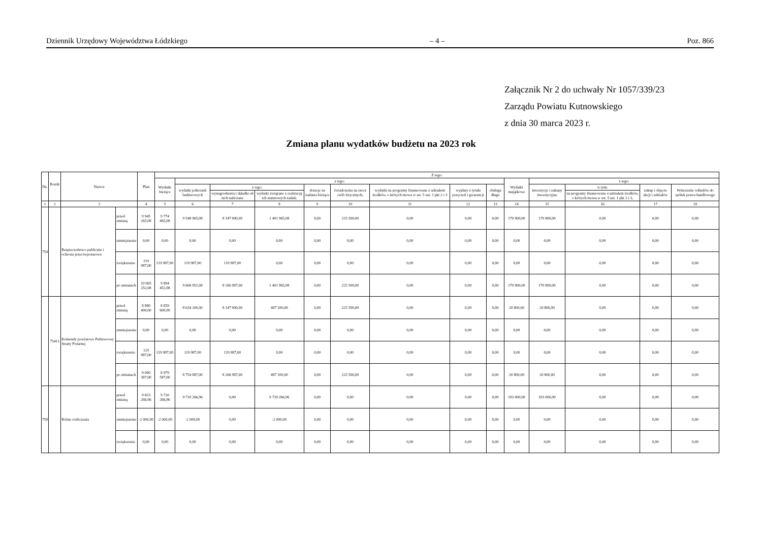Dziennik Urzędowy Województwa Łódzkiego – 4 – Poz. 866
Załącznik Nr 2 do uchwały Nr 1057/339/23
Zarządu Powiatu Kutnowskiego
z dnia 30 marca 2023 r.
Zmiana planu wydatków budżetu na 2023 rok
| Dz. | Rozdz . | Nazwa | | Plan | Z tego: | | | | | | | | | | | | | |
| --- | --- | --- | --- | --- | --- | --- | --- | --- | --- | --- | --- | --- | --- | --- | --- | --- | --- | --- |
| | | | | | Wydatki bieżące | z tego: | | | | | | | | Wydatki majątkowe | z tego: | | | |
| | | | | | | wydatki jednostek budżetowych | z tego: | | dotacje na zadania bieżące | świadczenia na rzecz osób fizycznych; | wydatki na programy finansowane z udziałem środków, o których mowa w art. 5 ust. 1 pkt 2 i 3 | wypłaty z tytułu poręczeń i gwarancji | obsługa długu | | inwestycje i zakupy inwestycyjne | w tym: | zakup i objęcie akcji i udziałów | Wniesienie wkładów do spółek prawa handlowego |
| | | | | | | | wynagrodzenia i składki od nich naliczane | wydatki związane z realizacją ich statutowych zadań; | | | | | | | | na programy finansowane z udziałem środków, o których mowa w art. 5 ust. 1 pkt 2 i 3, | | |
| 1 | 2 | 3 | | 4 | 5 | 6 | 7 | 8 | 9 | 10 | 11 | 12 | 13 | 14 | 15 | 16 | 17 | 18 |
| 754 | | Bezpieczeństwo publiczne i ochrona przeciwpożarowa | przed zmianą | 9 945 265,08 | 9 774 465,08 | 9 548 965,08 | 8 147 000,00 | 1 401 965,08 | 0,00 | 225 500,00 | 0,00 | 0,00 | 0,00 | 170 800,00 | 170 800,00 | 0,00 | 0,00 | 0,00 |
| | | | zmniejszenie | 0,00 | 0,00 | 0,00 | 0,00 | 0,00 | 0,00 | 0,00 | 0,00 | 0,00 | 0,00 | 0,00 | 0,00 | 0,00 | 0,00 | 0,00 |
| | | | zwiększenie | 119 987,00 | 119 987,00 | 119 987,00 | 119 987,00 | 0,00 | 0,00 | 0,00 | 0,00 | 0,00 | 0,00 | 0,00 | 0,00 | 0,00 | 0,00 | 0,00 |
| | | | po zmianach | 10 065 252,08 | 9 894 452,08 | 9 668 952,08 | 8 266 987,00 | 1 401 965,08 | 0,00 | 225 500,00 | 0,00 | 0,00 | 0,00 | 170 800,00 | 170 800,00 | 0,00 | 0,00 | 0,00 |
| | 75411 | Komendy powiatowe Państwowej Straży Pożarnej | przed zmianą | 8 880 400,00 | 8 859 600,00 | 8 634 100,00 | 8 147 000,00 | 487 100,00 | 0,00 | 225 500,00 | 0,00 | 0,00 | 0,00 | 20 800,00 | 20 800,00 | 0,00 | 0,00 | 0,00 |
| | | | zmniejszenie | 0,00 | 0,00 | 0,00 | 0,00 | 0,00 | 0,00 | 0,00 | 0,00 | 0,00 | 0,00 | 0,00 | 0,00 | 0,00 | 0,00 | 0,00 |
| | | | zwiększenie | 119 987,00 | 119 987,00 | 119 987,00 | 119 987,00 | 0,00 | 0,00 | 0,00 | 0,00 | 0,00 | 0,00 | 0,00 | 0,00 | 0,00 | 0,00 | 0,00 |
| | | | po zmianach | 9 000 387,00 | 8 979 587,00 | 8 754 087,00 | 8 266 987,00 | 487 100,00 | 0,00 | 225 500,00 | 0,00 | 0,00 | 0,00 | 20 800,00 | 20 800,00 | 0,00 | 0,00 | 0,00 |
| 758 | | Różne rozliczenia | przed zmianą | 9 823 266,96 | 9 720 266,96 | 9 720 266,96 | 0,00 | 9 720 266,96 | 0,00 | 0,00 | 0,00 | 0,00 | 0,00 | 103 000,00 | 103 000,00 | 0,00 | 0,00 | 0,00 |
| | | | zmniejszenie | -2 000,00 | -2 000,00 | -2 000,00 | 0,00 | -2 000,00 | 0,00 | 0,00 | 0,00 | 0,00 | 0,00 | 0,00 | 0,00 | 0,00 | 0,00 | 0,00 |
| | | | zwiększenie | 0,00 | 0,00 | 0,00 | 0,00 | 0,00 | 0,00 | 0,00 | 0,00 | 0,00 | 0,00 | 0,00 | 0,00 | 0,00 | 0,00 | 0,00 |